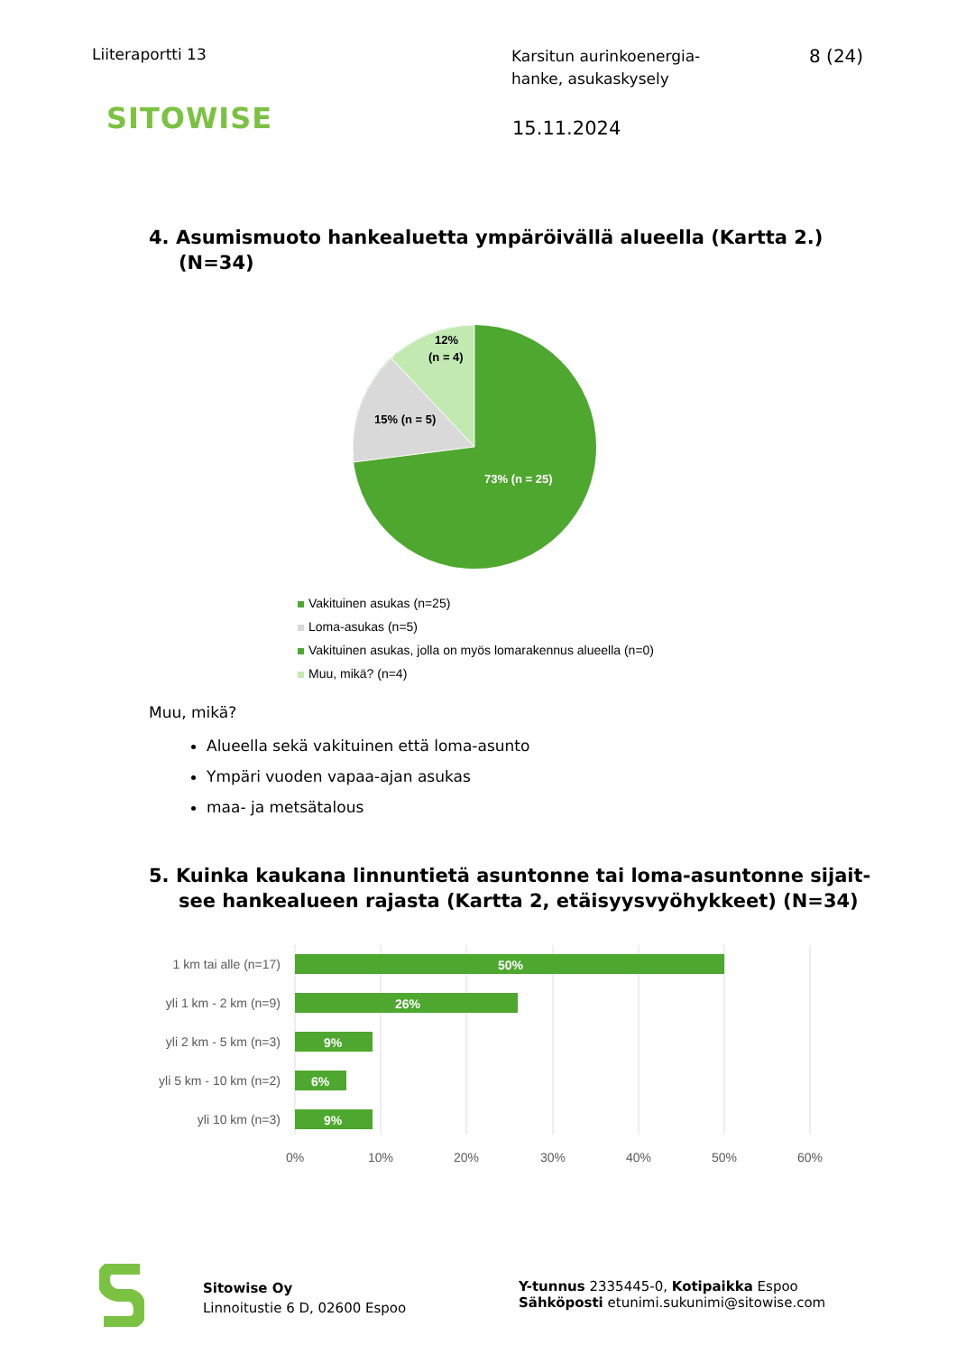Liiteraportti 13
Karsitun aurinkoenergia-
hanke, asukaskysely
8 (24)
SITOWISE
15.11.2024
4. Asumismuoto hankealuetta ympäröivällä alueella (Kartta 2.) (N=34)
12%
(n = 4)
15% (n = 5)
73% (n = 25)
Vakituinen asukas (n=25)
Loma-asukas (n=5)
Vakituinen asukas, jolla on myös lomarakennus alueella (n=0)
Muu, mikä? (n=4)
Muu, mikä?
Alueella sekä vakituinen että loma-asunto
Ympäri vuoden vapaa-ajan asukas
maa- ja metsätalous
5. Kuinka kaukana linnuntietä asuntonne tai loma-asuntonne sijait-see hankealueen rajasta (Kartta 2, etäisyysvyöhykkeet) (N=34)
50%
26%
9%
6%
9%
1 km tai alle (n=17)
yli 1 km - 2 km (n=9)
yli 2 km - 5 km (n=3)
yli 5 km - 10 km (n=2)
yli 10 km (n=3)
0%
10%
20%
30%
40%
50%
60%
Sitowise Oy
Linnoitustie 6 D, 02600 Espoo
Y-tunnus 2335445-0, Kotipaikka Espoo
Sähköposti etunimi.sukunimi@sitowise.com